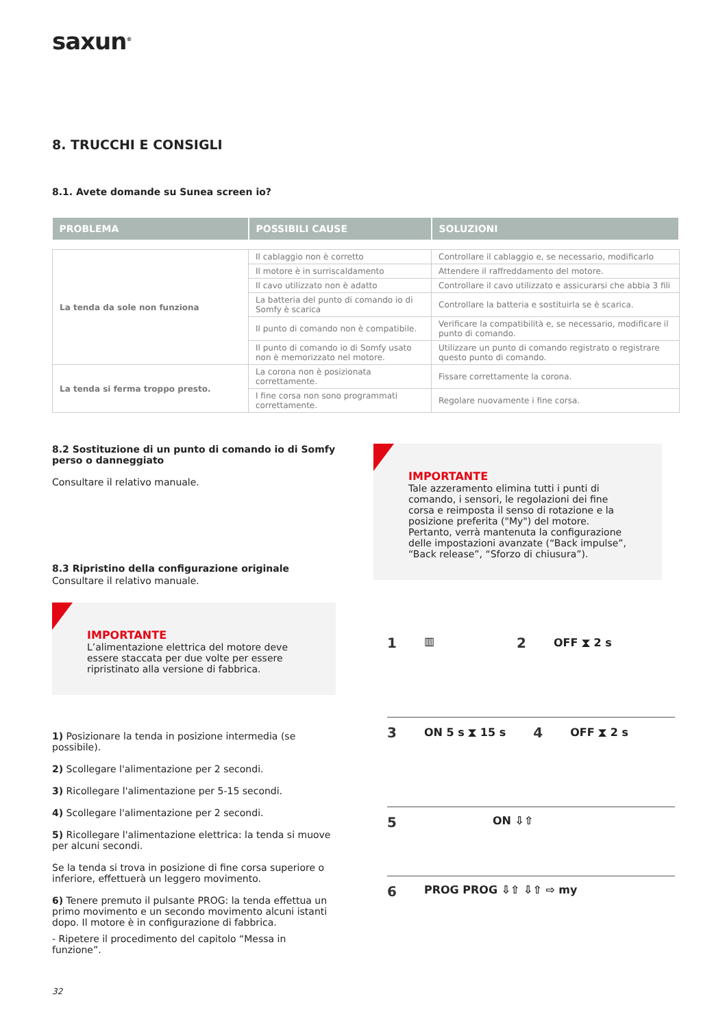saxun<sup>®</sup>
8. TRUCCHI E CONSIGLI
8.1. Avete domande su Sunea screen io?
| PROBLEMA | POSSIBILI CAUSE | SOLUZIONI |
| --- | --- | --- |
| La tenda da sole non funziona | Il cablaggio non è corretto | Controllare il cablaggio e, se necessario, modificarlo |
| | Il motore è in surriscaldamento | Attendere il raffreddamento del motore. |
| | Il cavo utilizzato non è adatto | Controllare il cavo utilizzato e assicurarsi che abbia 3 fili |
| | La batteria del punto di comando io di Somfy è scarica | Controllare la batteria e sostituirla se è scarica. |
| | Il punto di comando non è compatibile. | Verificare la compatibilità e, se necessario, modificare il punto di comando. |
| | Il punto di comando io di Somfy usato non è memorizzato nel motore. | Utilizzare un punto di comando registrato o registrare questo punto di comando. |
| La tenda si ferma troppo presto. | La corona non è posizionata correttamente. | Fissare correttamente la corona. |
| | I fine corsa non sono programmati correttamente. | Regolare nuovamente i fine corsa. |
8.2 Sostituzione di un punto di comando io di Somfy perso o danneggiato
Consultare il relativo manuale.
8.3 Ripristino della configurazione originale
Consultare il relativo manuale.
IMPORTANTE
L’alimentazione elettrica del motore deve essere staccata per due volte per essere ripristinato alla versione di fabbrica.
1) Posizionare la tenda in posizione intermedia (se possibile).
2) Scollegare l'alimentazione per 2 secondi.
3) Ricollegare l'alimentazione per 5-15 secondi.
4) Scollegare l'alimentazione per 2 secondi.
5) Ricollegare l'alimentazione elettrica: la tenda si muove per alcuni secondi.
Se la tenda si trova in posizione di fine corsa superiore o inferiore, effettuerà un leggero movimento.
6) Tenere premuto il pulsante PROG: la tenda effettua un primo movimento e un secondo movimento alcuni istanti dopo. Il motore è in configurazione di fabbrica.
- Ripetere il procedimento del capitolo “Messa in funzione”.
IMPORTANTE
Tale azzeramento elimina tutti i punti di comando, i sensori, le regolazioni dei fine corsa e reimposta il senso di rotazione e la posizione preferita ("My") del motore. Pertanto, verrà mantenuta la configurazione delle impostazioni avanzate (“Back impulse”, “Back release”, “Sforzo di chiusura”).
1 ▥ 2 OFF ⧗ 2 s
3 ON 5 s ⧗ 15 s 4 OFF ⧗ 2 s
5 ON ⇩⇧
6 PROG PROG ⇩⇧ ⇩⇧ ⇨ my
32